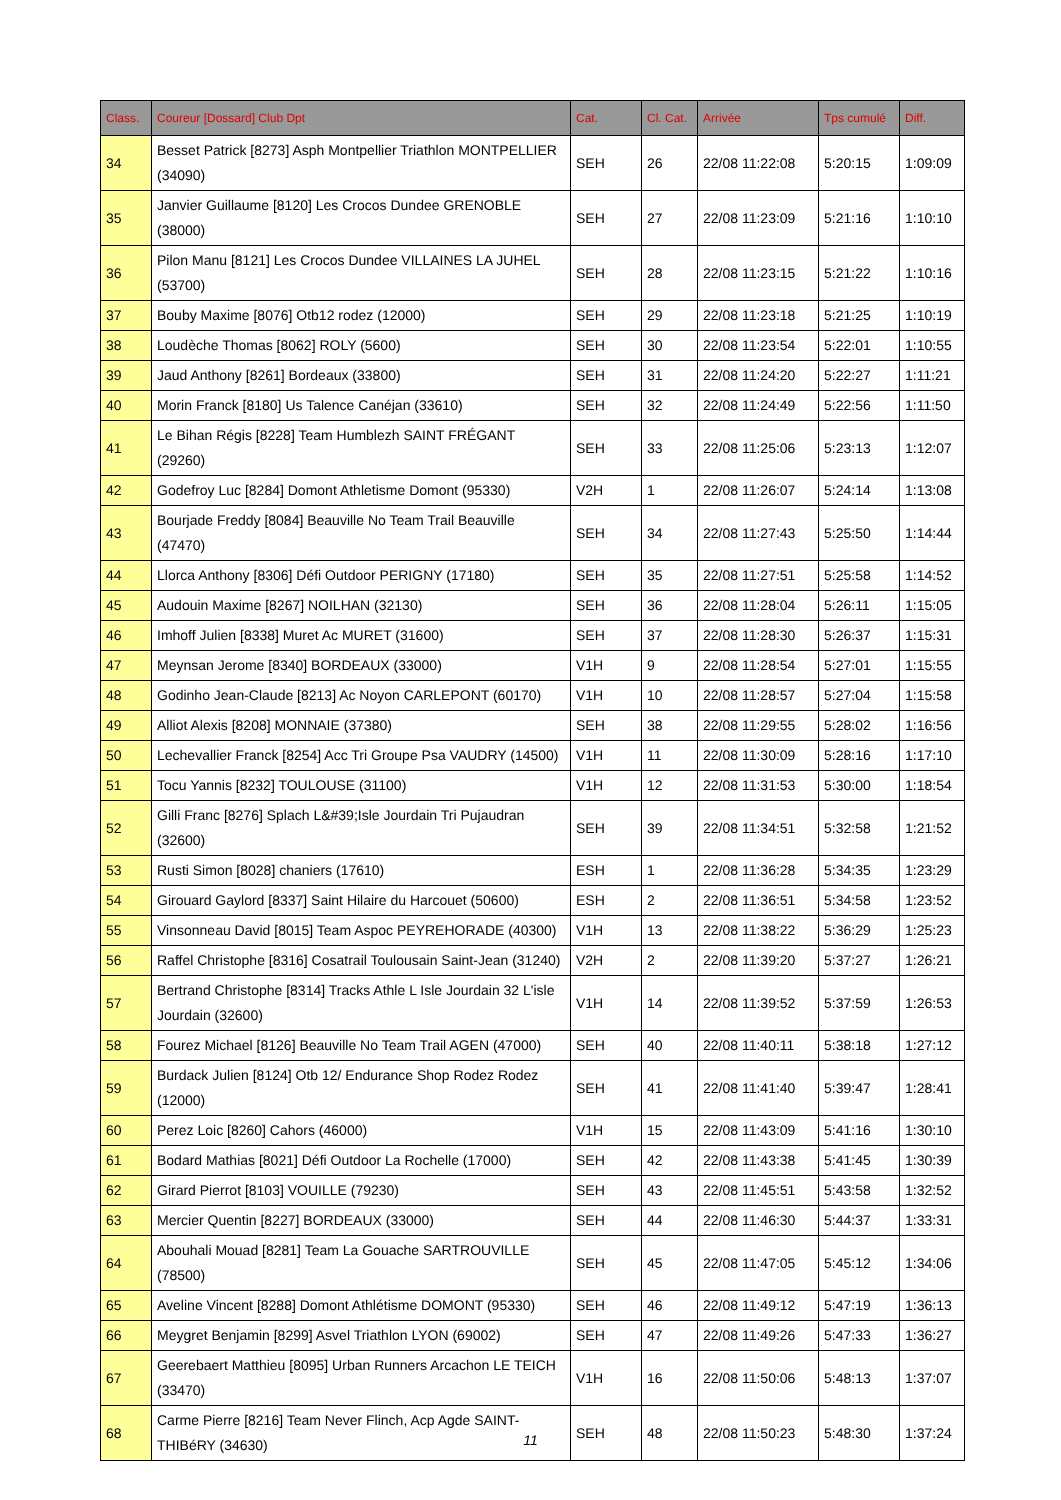| Class. | Coureur [Dossard] Club Dpt | Cat. | Cl. Cat. | Arrivée | Tps cumulé | Diff. |
| --- | --- | --- | --- | --- | --- | --- |
| 34 | Besset Patrick [8273] Asph Montpellier Triathlon MONTPELLIER (34090) | SEH | 26 | 22/08 11:22:08 | 5:20:15 | 1:09:09 |
| 35 | Janvier Guillaume [8120] Les Crocos Dundee GRENOBLE (38000) | SEH | 27 | 22/08 11:23:09 | 5:21:16 | 1:10:10 |
| 36 | Pilon Manu [8121] Les Crocos Dundee VILLAINES LA JUHEL (53700) | SEH | 28 | 22/08 11:23:15 | 5:21:22 | 1:10:16 |
| 37 | Bouby Maxime [8076] Otb12 rodez (12000) | SEH | 29 | 22/08 11:23:18 | 5:21:25 | 1:10:19 |
| 38 | Loudèche Thomas [8062] ROLY (5600) | SEH | 30 | 22/08 11:23:54 | 5:22:01 | 1:10:55 |
| 39 | Jaud Anthony [8261] Bordeaux (33800) | SEH | 31 | 22/08 11:24:20 | 5:22:27 | 1:11:21 |
| 40 | Morin Franck [8180] Us Talence Canéjan (33610) | SEH | 32 | 22/08 11:24:49 | 5:22:56 | 1:11:50 |
| 41 | Le Bihan Régis [8228] Team Humblezh SAINT FRÉGANT (29260) | SEH | 33 | 22/08 11:25:06 | 5:23:13 | 1:12:07 |
| 42 | Godefroy Luc [8284] Domont Athletisme Domont (95330) | V2H | 1 | 22/08 11:26:07 | 5:24:14 | 1:13:08 |
| 43 | Bourjade Freddy [8084] Beauville No Team Trail Beauville (47470) | SEH | 34 | 22/08 11:27:43 | 5:25:50 | 1:14:44 |
| 44 | Llorca Anthony [8306] Défi Outdoor PERIGNY (17180) | SEH | 35 | 22/08 11:27:51 | 5:25:58 | 1:14:52 |
| 45 | Audouin Maxime [8267] NOILHAN (32130) | SEH | 36 | 22/08 11:28:04 | 5:26:11 | 1:15:05 |
| 46 | Imhoff Julien [8338] Muret Ac MURET (31600) | SEH | 37 | 22/08 11:28:30 | 5:26:37 | 1:15:31 |
| 47 | Meynsan Jerome [8340] BORDEAUX (33000) | V1H | 9 | 22/08 11:28:54 | 5:27:01 | 1:15:55 |
| 48 | Godinho Jean-Claude [8213] Ac Noyon CARLEPONT (60170) | V1H | 10 | 22/08 11:28:57 | 5:27:04 | 1:15:58 |
| 49 | Alliot Alexis [8208] MONNAIE (37380) | SEH | 38 | 22/08 11:29:55 | 5:28:02 | 1:16:56 |
| 50 | Lechevallier Franck [8254] Acc Tri Groupe Psa VAUDRY (14500) | V1H | 11 | 22/08 11:30:09 | 5:28:16 | 1:17:10 |
| 51 | Tocu Yannis [8232] TOULOUSE (31100) | V1H | 12 | 22/08 11:31:53 | 5:30:00 | 1:18:54 |
| 52 | Gilli Franc [8276] Splach L&#39;Isle Jourdain Tri Pujaudran (32600) | SEH | 39 | 22/08 11:34:51 | 5:32:58 | 1:21:52 |
| 53 | Rusti Simon [8028] chaniers (17610) | ESH | 1 | 22/08 11:36:28 | 5:34:35 | 1:23:29 |
| 54 | Girouard Gaylord [8337] Saint Hilaire du Harcouet (50600) | ESH | 2 | 22/08 11:36:51 | 5:34:58 | 1:23:52 |
| 55 | Vinsonneau David [8015] Team Aspoc PEYREHORADE (40300) | V1H | 13 | 22/08 11:38:22 | 5:36:29 | 1:25:23 |
| 56 | Raffel Christophe [8316] Cosatrail Toulousain Saint-Jean (31240) | V2H | 2 | 22/08 11:39:20 | 5:37:27 | 1:26:21 |
| 57 | Bertrand Christophe [8314] Tracks Athle L Isle Jourdain 32 L'isle Jourdain (32600) | V1H | 14 | 22/08 11:39:52 | 5:37:59 | 1:26:53 |
| 58 | Fourez Michael [8126] Beauville No Team Trail AGEN (47000) | SEH | 40 | 22/08 11:40:11 | 5:38:18 | 1:27:12 |
| 59 | Burdack Julien [8124] Otb 12/ Endurance Shop Rodez Rodez (12000) | SEH | 41 | 22/08 11:41:40 | 5:39:47 | 1:28:41 |
| 60 | Perez Loic [8260] Cahors (46000) | V1H | 15 | 22/08 11:43:09 | 5:41:16 | 1:30:10 |
| 61 | Bodard Mathias [8021] Défi Outdoor La Rochelle (17000) | SEH | 42 | 22/08 11:43:38 | 5:41:45 | 1:30:39 |
| 62 | Girard Pierrot [8103] VOUILLE (79230) | SEH | 43 | 22/08 11:45:51 | 5:43:58 | 1:32:52 |
| 63 | Mercier Quentin [8227] BORDEAUX (33000) | SEH | 44 | 22/08 11:46:30 | 5:44:37 | 1:33:31 |
| 64 | Abouhali Mouad [8281] Team La Gouache SARTROUVILLE (78500) | SEH | 45 | 22/08 11:47:05 | 5:45:12 | 1:34:06 |
| 65 | Aveline Vincent [8288] Domont Athlétisme DOMONT (95330) | SEH | 46 | 22/08 11:49:12 | 5:47:19 | 1:36:13 |
| 66 | Meygret Benjamin [8299] Asvel Triathlon LYON (69002) | SEH | 47 | 22/08 11:49:26 | 5:47:33 | 1:36:27 |
| 67 | Geerebaert Matthieu [8095] Urban Runners Arcachon LE TEICH (33470) | V1H | 16 | 22/08 11:50:06 | 5:48:13 | 1:37:07 |
| 68 | Carme Pierre [8216] Team Never Flinch, Acp Agde SAINT-THIBéRY (34630) | SEH | 48 | 22/08 11:50:23 | 5:48:30 | 1:37:24 |
11